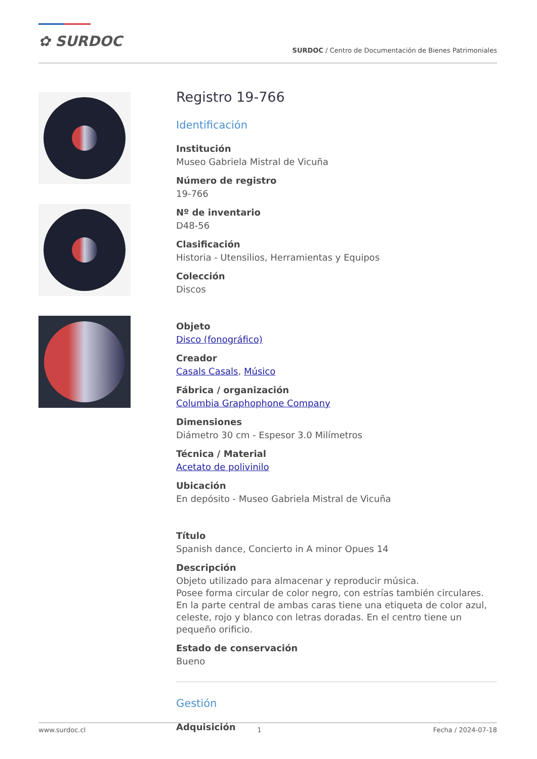✿ SURDOC
SURDOC / Centro de Documentación de Bienes Patrimoniales
Registro 19-766
Identificación
Institución
Museo Gabriela Mistral de Vicuña
Número de registro
19-766
Nº de inventario
D48-56
Clasificación
Historia - Utensilios, Herramientas y Equipos
Colección
Discos
Objeto
Disco (fonográfico)
Creador
Casals Casals, Músico
Fábrica / organización
Columbia Graphophone Company
Dimensiones
Diámetro 30 cm - Espesor 3.0 Milímetros
Técnica / Material
Acetato de polivinilo
Ubicación
En depósito - Museo Gabriela Mistral de Vicuña
Título
Spanish dance, Concierto in A minor Opues 14
Descripción
Objeto utilizado para almacenar y reproducir música.
Posee forma circular de color negro, con estrías también circulares. En la parte central de ambas caras tiene una etiqueta de color azul, celeste, rojo y blanco con letras doradas. En el centro tiene un pequeño orificio.
Estado de conservación
Bueno
Gestión
Adquisición
www.surdoc.cl 1 Fecha / 2024-07-18